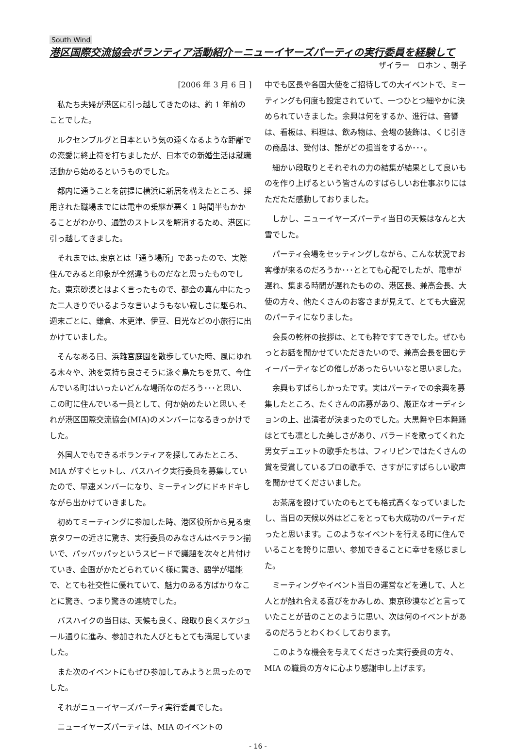South Wind
港区国際交流協会ボランティア活動紹介－ニューイヤーズパーティの実行委員を経験して
ザイラー　ロホン 、朝子
[2006 年 3 月 6 日 ]
私たち夫婦が港区に引っ越してきたのは、約 1 年前のことでした。
ルクセンブルグと日本という気の遠くなるような距離での恋愛に終止符を打ちましたが、日本での新婚生活は就職活動から始めるというものでした。
都内に通うことを前提に横浜に新居を構えたところ、採用された職場までには電車の乗継が悪く 1 時間半もかかることがわかり、通勤のストレスを解消するため、港区に引っ越してきました。
それまでは､東京とは「通う場所」であったので、実際住んでみると印象が全然違うものだなと思ったものでした。東京砂漠とはよく言ったもので、都会の真ん中にたった二人きりでいるような言いようもない寂しさに駆られ、週末ごとに、鎌倉、木更津、伊豆、日光などの小旅行に出かけていました。
そんなある日、浜離宮庭園を散歩していた時、風にゆれる木々や、池を気持ち良さそうに泳ぐ鳥たちを見て、今住んでいる町はいったいどんな場所なのだろう･･･と思い、この町に住んでいる一員として、何か始めたいと思い､それが港区国際交流協会(MIA)のメンバーになるきっかけでした。
外国人でもできるボランティアを探してみたところ、MIA がすぐヒットし、バスハイク実行委員を募集していたので、早速メンバーになり、ミーティングにドキドキしながら出かけていきました。
初めてミーティングに参加した時、港区役所から見る東京タワーの近さに驚き、実行委員のみなさんはベテラン揃いで、パッパッパッというスピードで議題を次々と片付けていき、企画がかたどられていく様に驚き、語学が堪能で、とても社交性に優れていて、魅力のある方ばかりなことに驚き、つまり驚きの連続でした。
バスハイクの当日は、天候も良く、段取り良くスケジュール通りに進み、参加された人びともとても満足していました。
また次のイベントにもぜひ参加してみようと思ったのでした。
それがニューイヤーズパーティ実行委員でした。
ニューイヤーズパーティは、MIA のイベントの
中でも区長や各国大使をご招待しての大イベントで、ミーティングも何度も設定されていて、一つひとつ細やかに決められていきました。余興は何をするか、進行は、音響は、看板は、料理は、飲み物は、会場の装飾は、くじ引きの商品は、受付は、誰がどの担当をするか･･･。
細かい段取りとそれぞれの力の結集が結果として良いものを作り上げるという皆さんのすばらしいお仕事ぶりにはただただ感動しておりました。
しかし、ニューイヤーズパーティ当日の天候はなんと大雪でした。
パーティ会場をセッティングしながら、こんな状況でお客様が来るのだろうか･･･ととても心配でしたが、電車が遅れ、集まる時間が遅れたものの、港区長、兼高会長、大使の方々、他たくさんのお客さまが見えて、とても大盛況のパーティになりました。
会長の乾杯の挨拶は、とても粋ですてきでした。ぜひもっとお話を聞かせていただきたいので、兼高会長を囲むティーパーティなどの催しがあったらいいなと思いました。
余興もすばらしかったです。実はパーティでの余興を募集したところ、たくさんの応募があり、厳正なオーディションの上、出演者が決まったのでした。大黒舞や日本舞踊はとても凛とした美しさがあり、バラードを歌ってくれた男女デュエットの歌手たちは、フィリピンではたくさんの賞を受賞しているプロの歌手で、さすがにすばらしい歌声を聞かせてくださいました。
お茶席を設けていたのもとても格式高くなっていましたし、当日の天候以外はどこをとっても大成功のパーティだったと思います。このようなイベントを行える町に住んでいることを誇りに思い、参加できることに幸せを感じました。
ミーティングやイベント当日の運営などを通して、人と人とが触れ合える喜びをかみしめ、東京砂漠などと言っていたことが昔のことのように思い、次は何のイベントがあるのだろうとわくわくしております。
このような機会を与えてくださった実行委員の方々、MIA の職員の方々に心より感謝申し上げます。
- 16 -